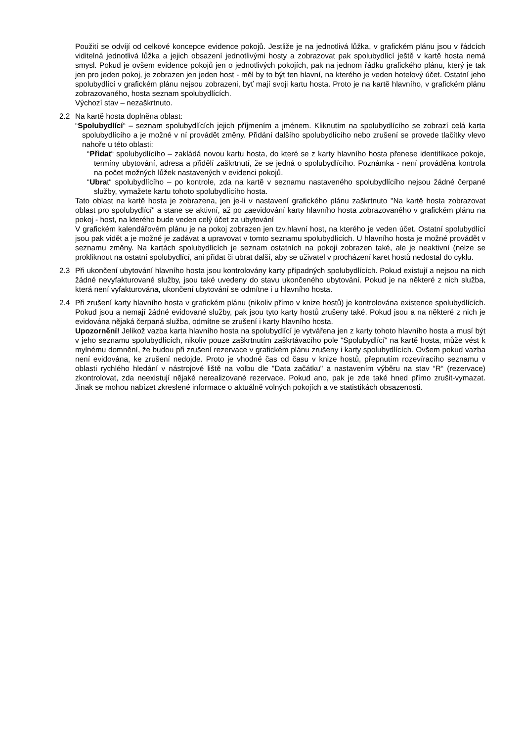Použití se odvíjí od celkové koncepce evidence pokojů. Jestliže je na jednotlivá lůžka, v grafickém plánu jsou v řádcích viditelná jednotlivá lůžka a jejich obsazení jednotlivými hosty a zobrazovat pak spolubydlící ještě v kartě hosta nemá smysl. Pokud je ovšem evidence pokojů jen o jednotlivých pokojích, pak na jednom řádku grafického plánu, který je tak jen pro jeden pokoj, je zobrazen jen jeden host - měl by to být ten hlavní, na kterého je veden hotelový účet. Ostatní jeho spolubydlící v grafickém plánu nejsou zobrazeni, byť mají svoji kartu hosta. Proto je na kartě hlavního, v grafickém plánu zobrazovaného, hosta seznam spolubydlících.
Výchozí stav – nezaškrtnuto.
2.2 Na kartě hosta doplněna oblast:
“Spolubydlící“ – seznam spolubydlících jejich příjmením a jménem. Kliknutím na spolubydlícího se zobrazí celá karta spolubydlícího a je možné v ní provádět změny. Přidání dalšího spolubydlícího nebo zrušení se provede tlačítky vlevo nahoře u této oblasti:
“Přidat“ spolubydlícího – zakládá novou kartu hosta, do které se z karty hlavního hosta přenese identifikace pokoje, termíny ubytování, adresa a přidělí zaškrtnutí, že se jedná o spolubydlícího. Poznámka - není prováděna kontrola na počet možných lůžek nastavených v evidenci pokojů.
“Ubrat“ spolubydlícího – po kontrole, zda na kartě v seznamu nastaveného spolubydlícího nejsou žádné čerpané služby, vymažete kartu tohoto spolubydlícího hosta.
Tato oblast na kartě hosta je zobrazena, jen je-li v nastavení grafického plánu zaškrtnuto "Na kartě hosta zobrazovat oblast pro spolubydlící" a stane se aktivní, až po zaevidování karty hlavního hosta zobrazovaného v grafickém plánu na pokoj - host, na kterého bude veden celý účet za ubytování
V grafickém kalendářovém plánu je na pokoj zobrazen jen tzv.hlavní host, na kterého je veden účet. Ostatní spolubydlící jsou pak vidět a je možné je zadávat a upravovat v tomto seznamu spolubydlících. U hlavního hosta je možné provádět v seznamu změny. Na kartách spolubydlících je seznam ostatních na pokoji zobrazen také, ale je neaktivní (nelze se prokliknout na ostatní spolubydlící, ani přidat či ubrat další, aby se uživatel v procházení karet hostů nedostal do cyklu.
2.3 Při ukončení ubytování hlavního hosta jsou kontrolovány karty případných spolubydlících. Pokud existují a nejsou na nich žádné nevyfakturované služby, jsou také uvedeny do stavu ukončeného ubytování. Pokud je na některé z nich služba, která není vyfakturována, ukončení ubytování se odmítne i u hlavního hosta.
2.4 Při zrušení karty hlavního hosta v grafickém plánu (nikoliv přímo v knize hostů) je kontrolována existence spolubydlících. Pokud jsou a nemají žádné evidované služby, pak jsou tyto karty hostů zrušeny také. Pokud jsou a na některé z nich je evidována nějaká čerpaná služba, odmítne se zrušení i karty hlavního hosta.
Upozornění! Jelikož vazba karta hlavního hosta na spolubydlící je vytvářena jen z karty tohoto hlavního hosta a musí být v jeho seznamu spolubydlících, nikoliv pouze zaškrtnutím zaškrtávacího pole “Spolubydlící“ na kartě hosta, může vést k mylnému domnění, že budou při zrušení rezervace v grafickém plánu zrušeny i karty spolubydlících. Ovšem pokud vazba není evidována, ke zrušení nedojde. Proto je vhodné čas od času v knize hostů, přepnutím rozevíracího seznamu v oblasti rychlého hledání v nástrojové liště na volbu dle "Data začátku" a nastavením výběru na stav “R“ (rezervace) zkontrolovat, zda neexistují nějaké nerealizované rezervace. Pokud ano, pak je zde také hned přímo zrušit-vymazat. Jinak se mohou nabízet zkreslené informace o aktuálně volných pokojích a ve statistikách obsazenosti.